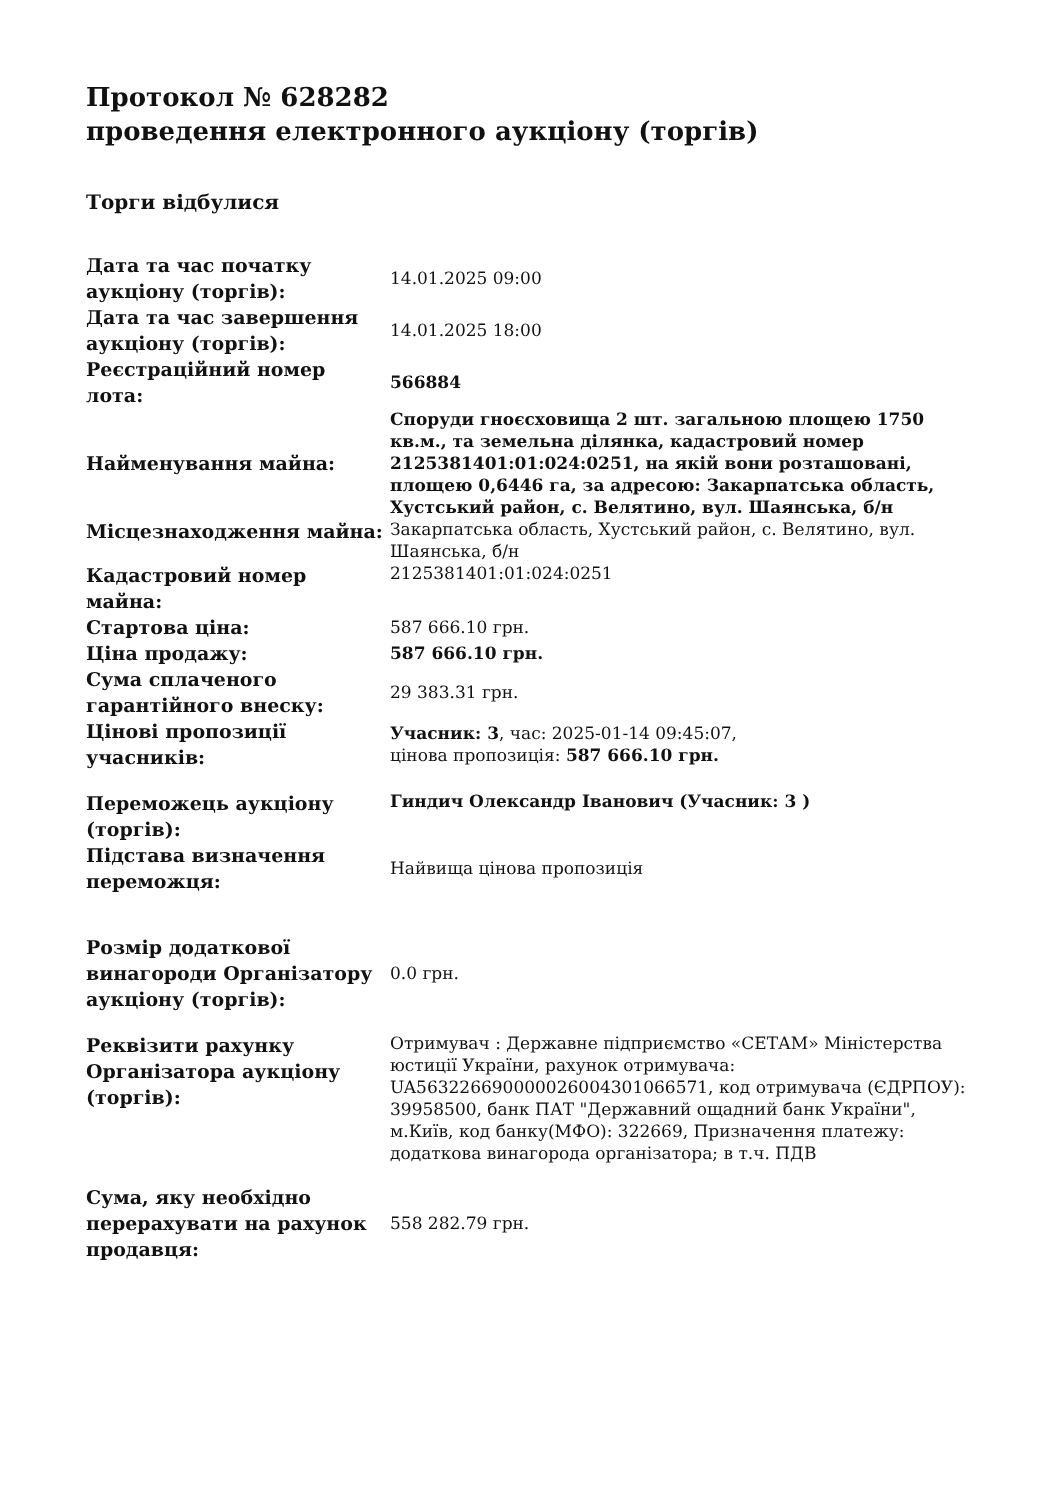Протокол № 628282
проведення електронного аукціону (торгів)
Торги відбулися
| Дата та час початку аукціону (торгів): | 14.01.2025 09:00 |
| Дата та час завершення аукціону (торгів): | 14.01.2025 18:00 |
| Реєстраційний номер лота: | 566884 |
| Найменування майна: | Споруди гноєсховища 2 шт. загальною площею 1750 кв.м., та земельна ділянка, кадастровий номер 2125381401:01:024:0251, на якій вони розташовані, площею 0,6446 га, за адресою: Закарпатська область, Хустський район, с. Велятино, вул. Шаянська, б/н |
| Місцезнаходження майна: | Закарпатська область, Хустський район, с. Велятино, вул. Шаянська, б/н |
| Кадастровий номер майна: | 2125381401:01:024:0251 |
| Стартова ціна: | 587 666.10 грн. |
| Ціна продажу: | 587 666.10 грн. |
| Сума сплаченого гарантійного внеску: | 29 383.31 грн. |
| Цінові пропозиції учасників: | Учасник: 3 , час: 2025-01-14 09:45:07, цінова пропозиція: 587 666.10 грн. |
| Переможець аукціону (торгів): | Гиндич Олександр Іванович (Учасник: 3 ) |
| Підстава визначення переможця: | Найвища цінова пропозиція |
| Розмір додаткової винагороди Організатору аукціону (торгів): | 0.0 грн. |
| Реквізити рахунку Організатора аукціону (торгів): | Отримувач : Державне підприємство «СЕТАМ» Міністерства юстиції України, рахунок отримувача: UA563226690000026004301066571, код отримувача (ЄДРПОУ): 39958500, банк ПАТ "Державний ощадний банк України", м.Київ, код банку(МФО): 322669, Призначення платежу: додаткова винагорода організатора; в т.ч. ПДВ |
| Сума, яку необхідно перерахувати на рахунок продавця: | 558 282.79 грн. |